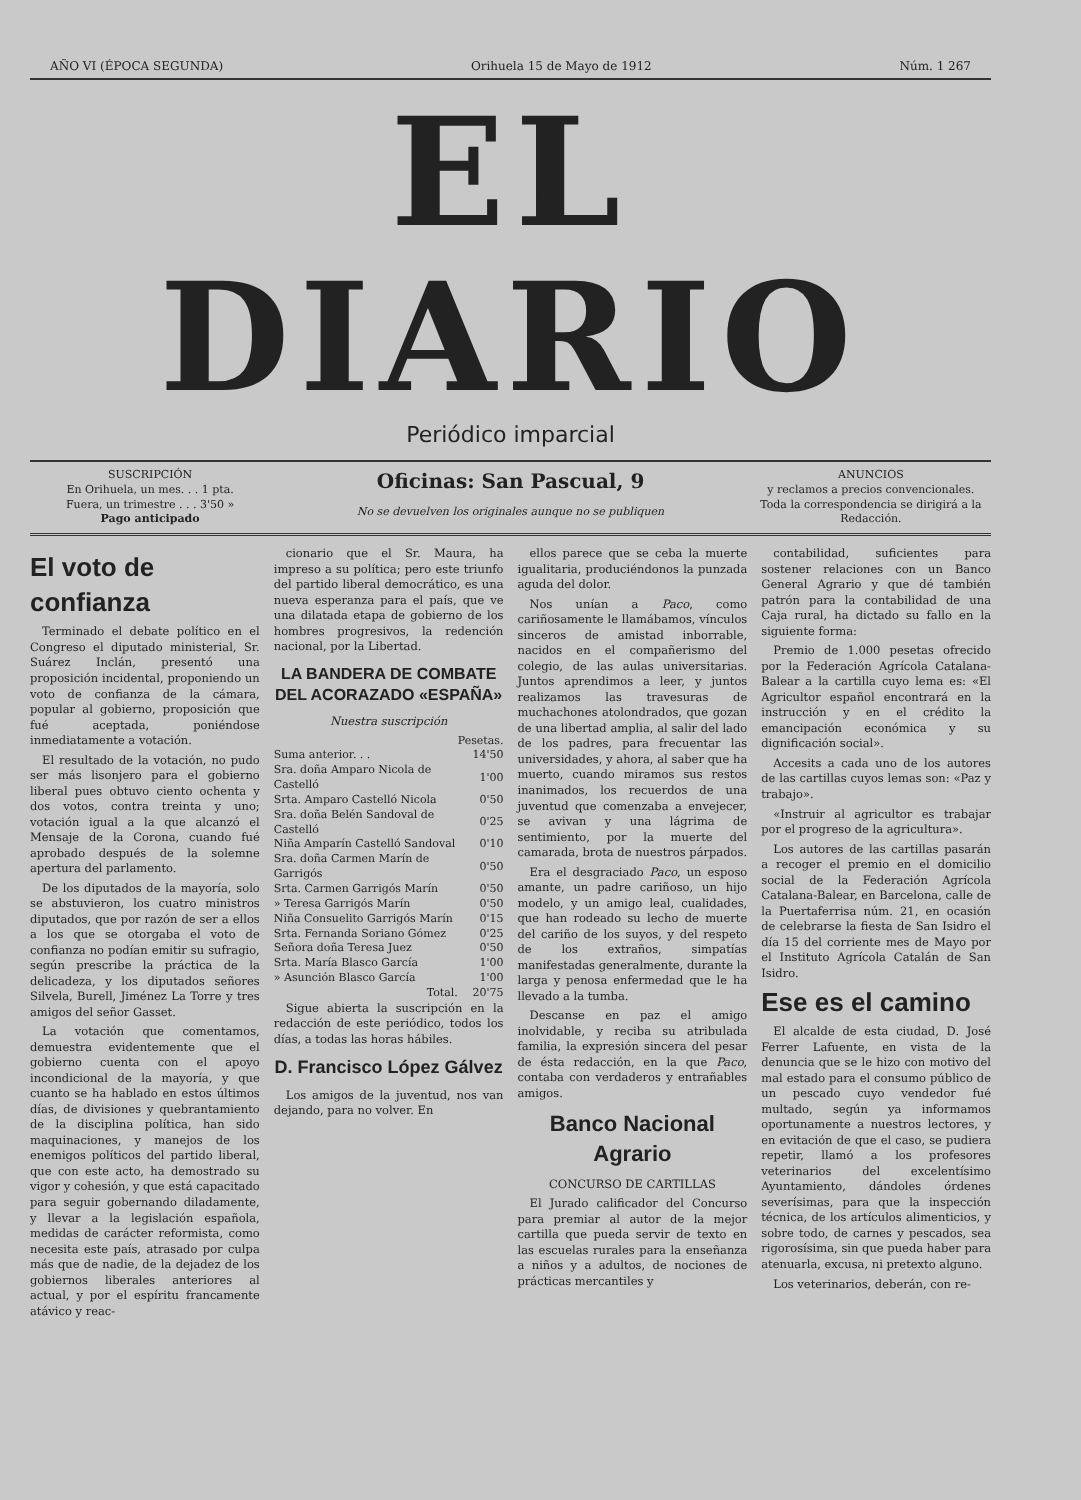AÑO VI (ÉPOCA SEGUNDA) Orihuela 15 de Mayo de 1912 Núm. 1 267
EL DIARIO
Periódico imparcial
SUSCRIPCIÓN
En Orihuela, un mes. . . 1 pta.
Fuera, un trimestre . . . 3'50 »
Pago anticipado
Oficinas: San Pascual, 9
No se devuelven los originales aunque no se publiquen
ANUNCIOS
y reclamos a precios convencionales.
Toda la correspondencia se dirigirá a la Redacción.
El voto de confianza
Terminado el debate político en el Congreso el diputado ministerial, Sr. Suárez Inclán, presentó una proposición incidental, proponiendo un voto de confianza de la cámara, popular al gobierno, proposición que fué aceptada, poniéndose inmediatamente a votación.
El resultado de la votación, no pudo ser más lisonjero para el gobierno liberal pues obtuvo ciento ochenta y dos votos, contra treinta y uno; votación igual a la que alcanzó el Mensaje de la Corona, cuando fué aprobado después de la solemne apertura del parlamento.
De los diputados de la mayoría, solo se abstuvieron, los cuatro ministros diputados, que por razón de ser a ellos a los que se otorgaba el voto de confianza no podían emitir su sufragio, según prescribe la práctica de la delicadeza, y los diputados señores Silvela, Burell, Jiménez La Torre y tres amigos del señor Gasset.
La votación que comentamos, demuestra evidentemente que el gobierno cuenta con el apoyo incondicional de la mayoría, y que cuanto se ha hablado en estos últimos días, de divisiones y quebrantamiento de la disciplina política, han sido maquinaciones, y manejos de los enemigos políticos del partido liberal, que con este acto, ha demostrado su vigor y cohesión, y que está capacitado para seguir gobernando diladamente, y llevar a la legislación española, medidas de carácter reformista, como necesita este país, atrasado por culpa más que de nadie, de la dejadez de los gobiernos liberales anteriores al actual, y por el espíritu francamente atávico y reac-
cionario que el Sr. Maura, ha impreso a su política; pero este triunfo del partido liberal democrático, es una nueva esperanza para el país, que ve una dilatada etapa de gobierno de los hombres progresivos, la redención nacional, por la Libertad.
LA BANDERA DE COMBATE
DEL ACORAZADO «ESPAÑA»
Nuestra suscripción
| | Pesetas. |
| Suma anterior. . . | 14'50 |
| Sra. doña Amparo Nicola de Castelló | 1'00 |
| Srta. Amparo Castelló Nicola | 0'50 |
| Sra. doña Belén Sandoval de Castelló | 0'25 |
| Niña Amparín Castelló Sandoval | 0'10 |
| Sra. doña Carmen Marín de Garrigós | 0'50 |
| Srta. Carmen Garrigós Marín | 0'50 |
| » Teresa Garrigós Marín | 0'50 |
| Niña Consuelito Garrigós Marín | 0'15 |
| Srta. Fernanda Soriano Gómez | 0'25 |
| Señora doña Teresa Juez | 0'50 |
| Srta. María Blasco García | 1'00 |
| » Asunción Blasco García | 1'00 |
| Total. | 20'75 |
Sigue abierta la suscripción en la redacción de este periódico, todos los días, a todas las horas hábiles.
D. Francisco López Gálvez
Los amigos de la juventud, nos van dejando, para no volver. En
ellos parece que se ceba la muerte igualitaria, produciéndonos la punzada aguda del dolor.
Nos unían a Paco, como cariñosamente le llamábamos, vínculos sinceros de amistad inborrable, nacidos en el compañerismo del colegio, de las aulas universitarias. Juntos aprendimos a leer, y juntos realizamos las travesuras de muchachones atolondrados, que gozan de una libertad amplia, al salir del lado de los padres, para frecuentar las universidades, y ahora, al saber que ha muerto, cuando miramos sus restos inanimados, los recuerdos de una juventud que comenzaba a envejecer, se avivan y una lágrima de sentimiento, por la muerte del camarada, brota de nuestros párpados.
Era el desgraciado Paco, un esposo amante, un padre cariñoso, un hijo modelo, y un amigo leal, cualidades, que han rodeado su lecho de muerte del cariño de los suyos, y del respeto de los extraños, simpatías manifestadas generalmente, durante la larga y penosa enfermedad que le ha llevado a la tumba.
Descanse en paz el amigo inolvidable, y reciba su atribulada familia, la expresión sincera del pesar de ésta redacción, en la que Paco, contaba con verdaderos y entrañables amigos.
Banco Nacional Agrario
CONCURSO DE CARTILLAS
El Jurado calificador del Concurso para premiar al autor de la mejor cartilla que pueda servir de texto en las escuelas rurales para la enseñanza a niños y a adultos, de nociones de prácticas mercantiles y
contabilidad, suficientes para sostener relaciones con un Banco General Agrario y que dé también patrón para la contabilidad de una Caja rural, ha dictado su fallo en la siguiente forma:
Premio de 1.000 pesetas ofrecido por la Federación Agrícola Catalana-Balear a la cartilla cuyo lema es: «El Agricultor español encontrará en la instrucción y en el crédito la emancipación económica y su dignificación social».
Accesits a cada uno de los autores de las cartillas cuyos lemas son: «Paz y trabajo».
«Instruir al agricultor es trabajar por el progreso de la agricultura».
Los autores de las cartillas pasarán a recoger el premio en el domicilio social de la Federación Agrícola Catalana-Balear, en Barcelona, calle de la Puertaferrisa núm. 21, en ocasión de celebrarse la fiesta de San Isidro el día 15 del corriente mes de Mayo por el Instituto Agrícola Catalán de San Isidro.
Ese es el camino
El alcalde de esta ciudad, D. José Ferrer Lafuente, en vista de la denuncia que se le hizo con motivo del mal estado para el consumo público de un pescado cuyo vendedor fué multado, según ya informamos oportunamente a nuestros lectores, y en evitación de que el caso, se pudiera repetir, llamó a los profesores veterinarios del excelentísimo Ayuntamiento, dándoles órdenes severísimas, para que la inspección técnica, de los artículos alimenticios, y sobre todo, de carnes y pescados, sea rigorosísima, sin que pueda haber para atenuarla, excusa, ni pretexto alguno.
Los veterinarios, deberán, con re-